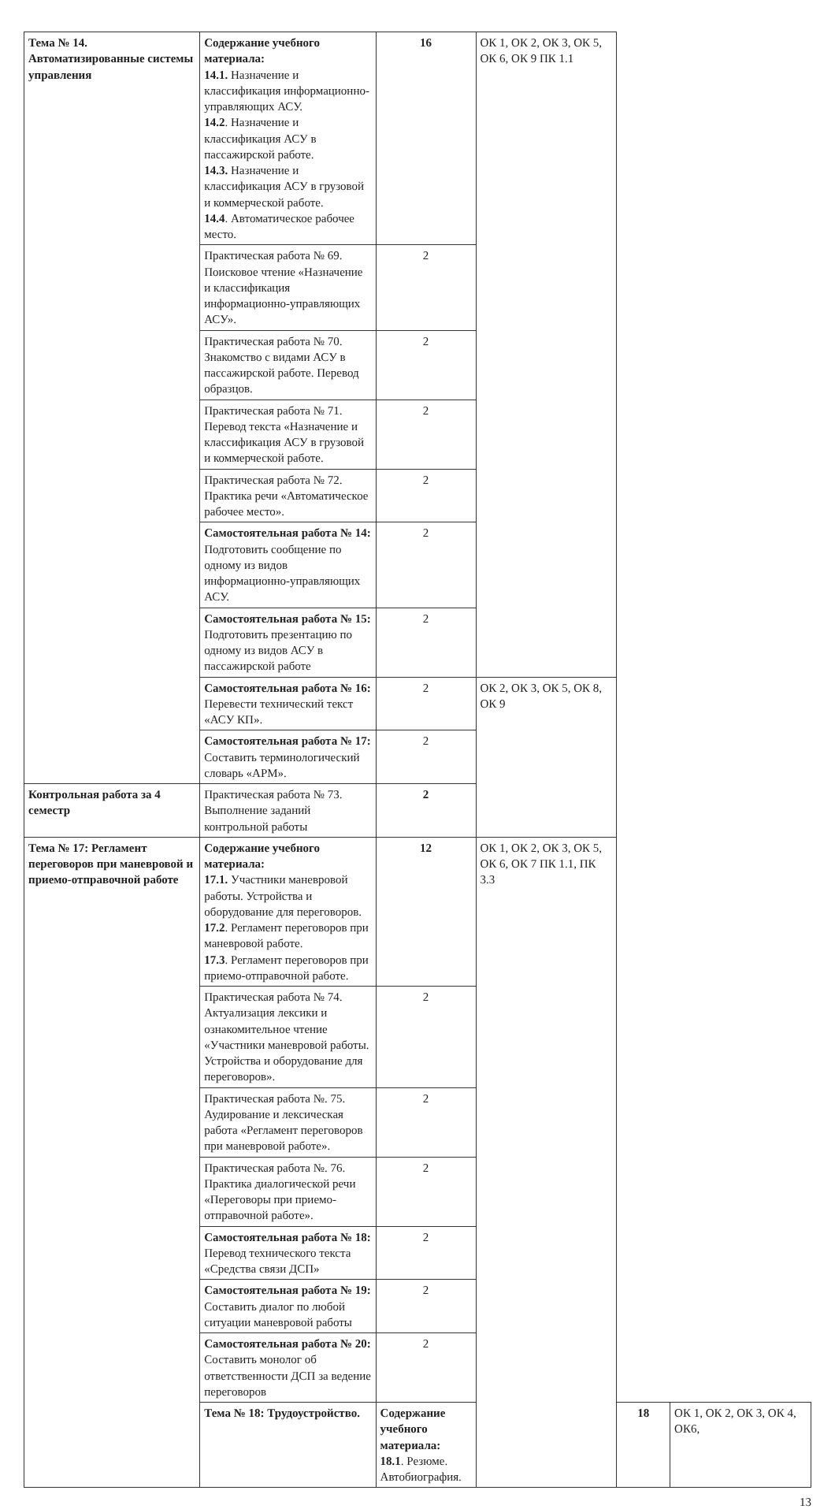| Тема № 14. Автоматизированные системы управления | Содержание учебного материала: 14.1. Назначение и классификация информационно-управляющих АСУ. 14.2 . Назначение и классификация АСУ в пассажирской работе. 14.3. Назначение и классификация АСУ в грузовой и коммерческой работе. 14.4 . Автоматическое рабочее место. | 16 | ОК 1, ОК 2, ОК 3, ОК 5, ОК 6, ОК 9 ПК 1.1 | | |
| | Практическая работа № 69. Поисковое чтение «Назначение и классификация информационно-управляющих АСУ». | 2 | | | |
| | Практическая работа № 70. Знакомство с видами АСУ в пассажирской работе. Перевод образцов. | 2 | | | |
| | Практическая работа № 71. Перевод текста «Назначение и классификация АСУ в грузовой и коммерческой работе. | 2 | | | |
| | Практическая работа № 72. Практика речи «Автоматическое рабочее место». | 2 | | | |
| | Самостоятельная работа № 14: Подготовить сообщение по одному из видов информационно-управляющих АСУ. | 2 | | | |
| | Самостоятельная работа № 15: Подготовить презентацию по одному из видов АСУ в пассажирской работе | 2 | | | |
| | Самостоятельная работа № 16: Перевести технический текст «АСУ КП». | 2 | ОК 2, ОК 3, ОК 5, ОК 8, ОК 9 | | |
| | Самостоятельная работа № 17: Составить терминологический словарь «АРМ». | 2 | | | |
| Контрольная работа за 4 семестр | Практическая работа № 73. Выполнение заданий контрольной работы | 2 | | | |
| Тема № 17: Регламент переговоров при маневровой и приемо-отправочной работе | Содержание учебного материала: 17.1. Участники маневровой работы. Устройства и оборудование для переговоров. 17.2 . Регламент переговоров при маневровой работе. 17.3 . Регламент переговоров при приемо-отправочной работе. | 12 | ОК 1, ОК 2, ОК 3, ОК 5, ОК 6, ОК 7 ПК 1.1, ПК 3.3 | | |
| | Практическая работа № 74. Актуализация лексики и ознакомительное чтение «Участники маневровой работы. Устройства и оборудование для переговоров». | 2 | | | |
| | Практическая работа №. 75. Аудирование и лексическая работа «Регламент переговоров при маневровой работе». | 2 | | | |
| | Практическая работа №. 76. Практика диалогической речи «Переговоры при приемо-отправочной работе». | 2 | | | |
| | Самостоятельная работа № 18: Перевод технического текста «Средства связи ДСП» | 2 | | | |
| | Самостоятельная работа № 19: Составить диалог по любой ситуации маневровой работы | 2 | | | |
| | Самостоятельная работа № 20: Составить монолог об ответственности ДСП за ведение переговоров | 2 | | | |
| | Тема № 18: Трудоустройство. | Содержание учебного материала: 18.1 . Резюме. Автобиография. | | 18 | ОК 1, ОК 2, ОК 3, ОК 4, ОК6, |
13